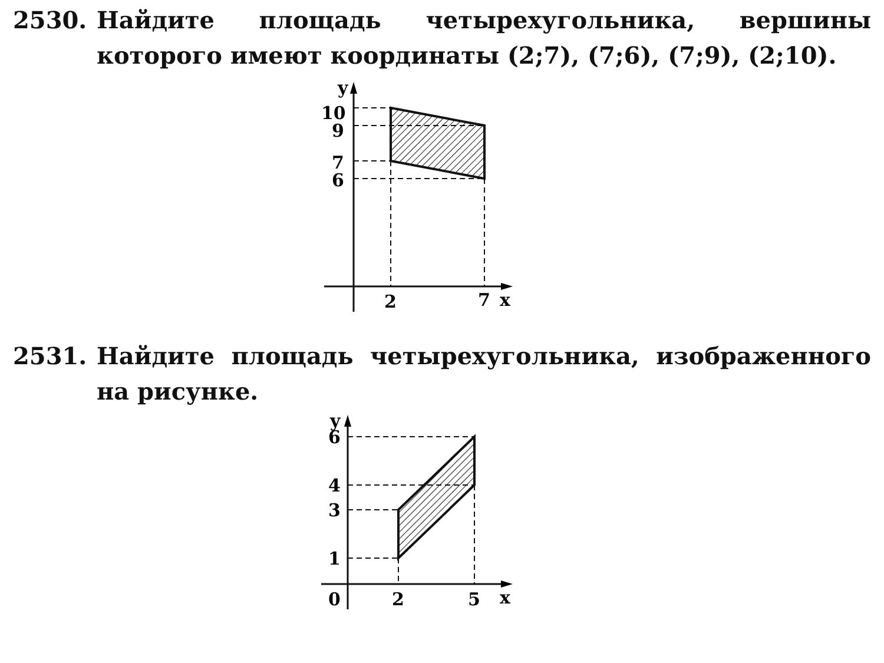2530. Найдите площадь четырехугольника, вершины которого имеют координаты (2;7), (7;6), (7;9), (2;10).
y
10
9
7
6
2
7
x
2531. Найдите площадь четырехугольника, изображенного на рисунке.
y
6
4
3
1
0
2
5
x